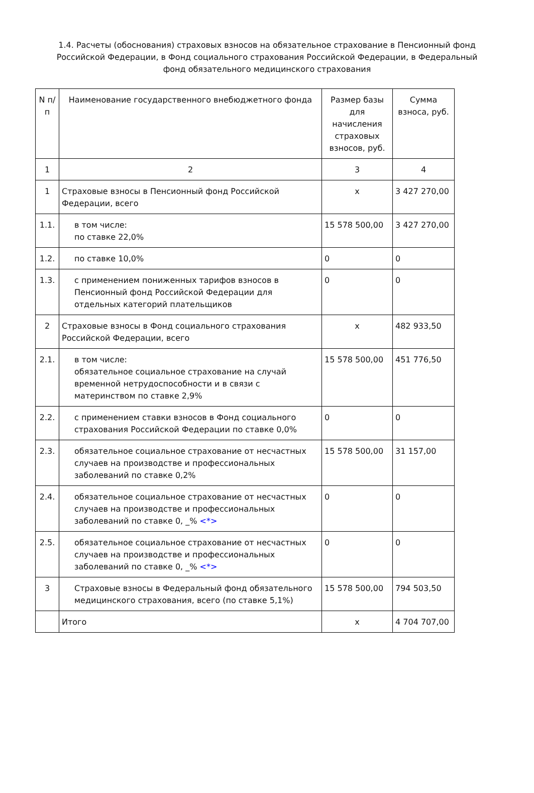1.4. Расчеты (обоснования) страховых взносов на обязательное страхование в Пенсионный фонд Российской Федерации, в Фонд социального страхования Российской Федерации, в Федеральный фонд обязательного медицинского страхования
| N п/п | Наименование государственного внебюджетного фонда | Размер базы для начисления страховых взносов, руб. | Сумма взноса, руб. |
| --- | --- | --- | --- |
| 1 | 2 | 3 | 4 |
| 1 | Страховые взносы в Пенсионный фонд Российской Федерации, всего | x | 3 427 270,00 |
| 1.1. | в том числе: по ставке 22,0% | 15 578 500,00 | 3 427 270,00 |
| 1.2. | по ставке 10,0% | 0 | 0 |
| 1.3. | с применением пониженных тарифов взносов в Пенсионный фонд Российской Федерации для отдельных категорий плательщиков | 0 | 0 |
| 2 | Страховые взносы в Фонд социального страхования Российской Федерации, всего | x | 482 933,50 |
| 2.1. | в том числе: обязательное социальное страхование на случай временной нетрудоспособности и в связи с материнством по ставке 2,9% | 15 578 500,00 | 451 776,50 |
| 2.2. | с применением ставки взносов в Фонд социального страхования Российской Федерации по ставке 0,0% | 0 | 0 |
| 2.3. | обязательное социальное страхование от несчастных случаев на производстве и профессиональных заболеваний по ставке 0,2% | 15 578 500,00 | 31 157,00 |
| 2.4. | обязательное социальное страхование от несчастных случаев на производстве и профессиональных заболеваний по ставке 0, _% <*> | 0 | 0 |
| 2.5. | обязательное социальное страхование от несчастных случаев на производстве и профессиональных заболеваний по ставке 0, _% <*> | 0 | 0 |
| 3 | Страховые взносы в Федеральный фонд обязательного медицинского страхования, всего (по ставке 5,1%) | 15 578 500,00 | 794 503,50 |
| | Итого | x | 4 704 707,00 |